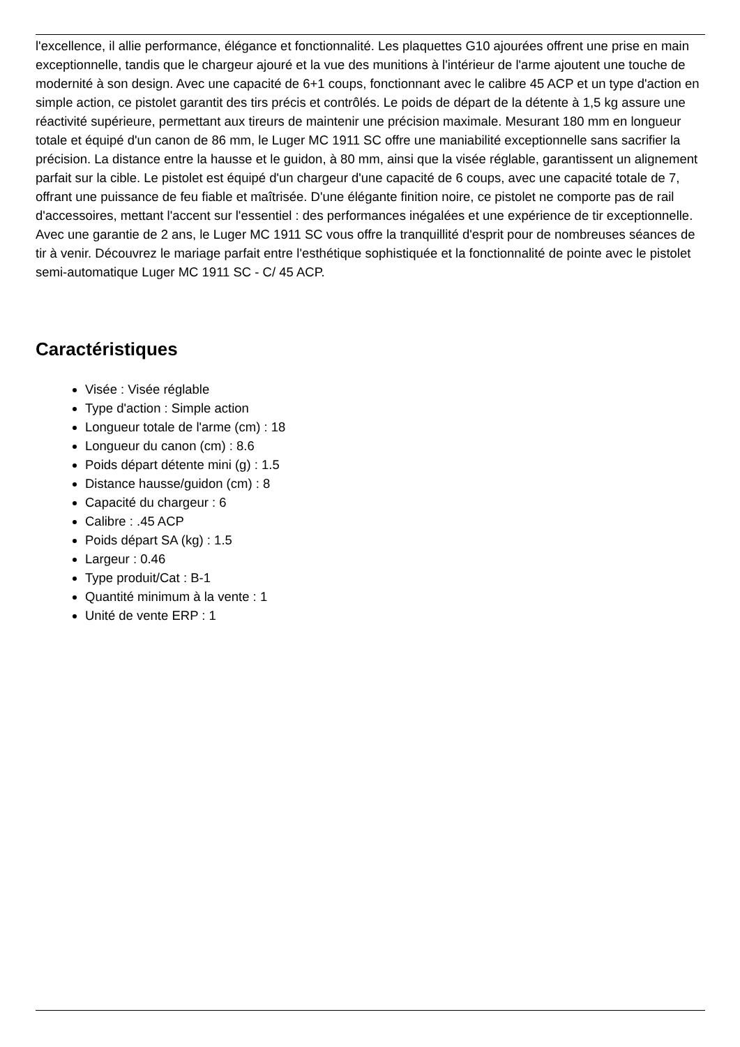l'excellence, il allie performance, élégance et fonctionnalité. Les plaquettes G10 ajourées offrent une prise en main exceptionnelle, tandis que le chargeur ajouré et la vue des munitions à l'intérieur de l'arme ajoutent une touche de modernité à son design. Avec une capacité de 6+1 coups, fonctionnant avec le calibre 45 ACP et un type d'action en simple action, ce pistolet garantit des tirs précis et contrôlés. Le poids de départ de la détente à 1,5 kg assure une réactivité supérieure, permettant aux tireurs de maintenir une précision maximale. Mesurant 180 mm en longueur totale et équipé d'un canon de 86 mm, le Luger MC 1911 SC offre une maniabilité exceptionnelle sans sacrifier la précision. La distance entre la hausse et le guidon, à 80 mm, ainsi que la visée réglable, garantissent un alignement parfait sur la cible. Le pistolet est équipé d'un chargeur d'une capacité de 6 coups, avec une capacité totale de 7, offrant une puissance de feu fiable et maîtrisée. D'une élégante finition noire, ce pistolet ne comporte pas de rail d'accessoires, mettant l'accent sur l'essentiel : des performances inégalées et une expérience de tir exceptionnelle. Avec une garantie de 2 ans, le Luger MC 1911 SC vous offre la tranquillité d'esprit pour de nombreuses séances de tir à venir. Découvrez le mariage parfait entre l'esthétique sophistiquée et la fonctionnalité de pointe avec le pistolet semi-automatique Luger MC 1911 SC - C/ 45 ACP.
Caractéristiques
Visée : Visée réglable
Type d'action : Simple action
Longueur totale de l'arme (cm) : 18
Longueur du canon (cm) : 8.6
Poids départ détente mini (g) : 1.5
Distance hausse/guidon (cm) : 8
Capacité du chargeur : 6
Calibre : .45 ACP
Poids départ SA (kg) : 1.5
Largeur : 0.46
Type produit/Cat : B-1
Quantité minimum à la vente : 1
Unité de vente ERP : 1